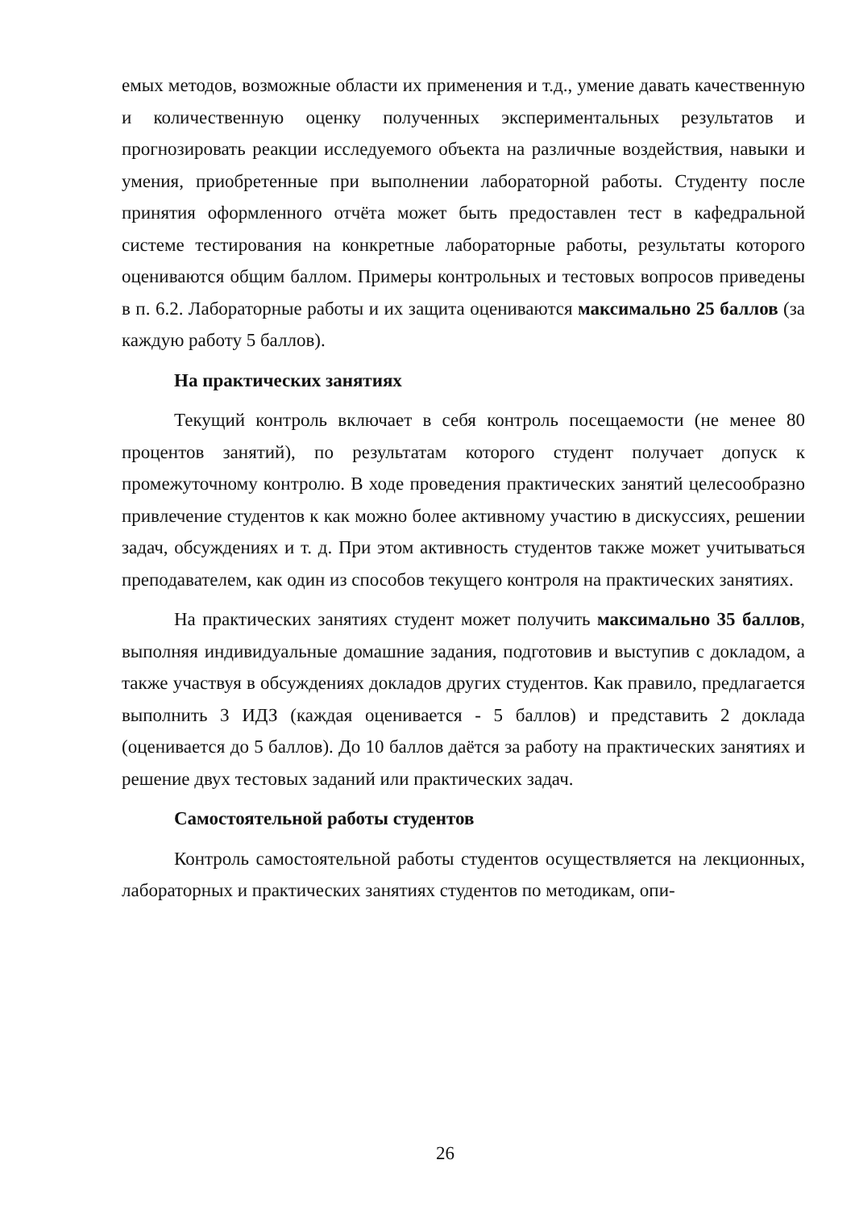емых методов, возможные области их применения и т.д., умение давать качественную и количественную оценку полученных экспериментальных результатов и прогнозировать реакции исследуемого объекта на различные воздействия, навыки и умения, приобретенные при выполнении лабораторной работы. Студенту после принятия оформленного отчёта может быть предоставлен тест в кафедральной системе тестирования на конкретные лабораторные работы, результаты которого оцениваются общим баллом. Примеры контрольных и тестовых вопросов приведены в п. 6.2. Лабораторные работы и их защита оцениваются максимально 25 баллов (за каждую работу 5 баллов).
На практических занятиях
Текущий контроль включает в себя контроль посещаемости (не менее 80 процентов занятий), по результатам которого студент получает допуск к промежуточному контролю. В ходе проведения практических занятий целесообразно привлечение студентов к как можно более активному участию в дискуссиях, решении задач, обсуждениях и т. д. При этом активность студентов также может учитываться преподавателем, как один из способов текущего контроля на практических занятиях.
На практических занятиях студент может получить максимально 35 баллов, выполняя индивидуальные домашние задания, подготовив и выступив с докладом, а также участвуя в обсуждениях докладов других студентов. Как правило, предлагается выполнить 3 ИДЗ (каждая оценивается - 5 баллов) и представить 2 доклада (оценивается до 5 баллов). До 10 баллов даётся за работу на практических занятиях и решение двух тестовых заданий или практических задач.
Самостоятельной работы студентов
Контроль самостоятельной работы студентов осуществляется на лекционных, лабораторных и практических занятиях студентов по методикам, опи-
26